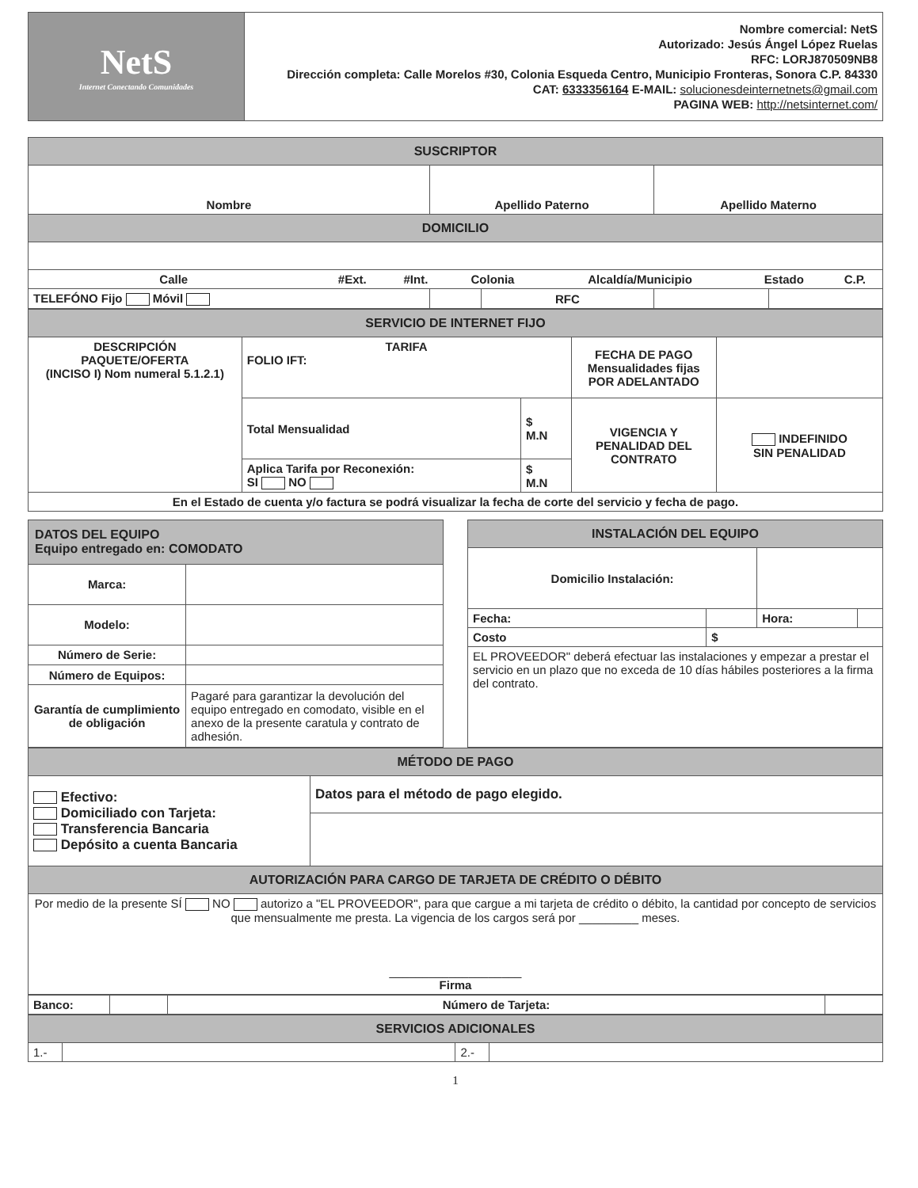| NetS Internet Conectando Comunidades | Nombre comercial: NetS Autorizado: Jesús Ángel López Ruelas RFC: LORJ870509NB8 Dirección completa: Calle Morelos #30, Colonia Esqueda Centro, Municipio Fronteras, Sonora C.P. 84330 CAT: 6333356164 E-MAIL: solucionesdeinternetnets@gmail.com PAGINA WEB: http://netsinternet.com/ |
| SUSCRIPTOR | | | | |
| Nombre | Apellido Paterno | | Apellido Materno | |
| DOMICILIO | | | | |
| / Calle / #Ext. / #Int. / Colonia / Alcaldía/Municipio / Estado / C.P. / | | | | |
| TELEFÓNO Fijo Móvil | | RFC | | |
| SERVICIO DE INTERNET FIJO | | | | |
| DESCRIPCIÓN PAQUETE/OFERTA (INCISO I) Nom numeral 5.1.2.1) | TARIFA FOLIO IFT: | | FECHA DE PAGO Mensualidades fijas POR ADELANTADO | |
| | Total Mensualidad | $ M.N | VIGENCIA Y PENALIDAD DEL CONTRATO | INDEFINIDO SIN PENALIDAD |
| | Aplica Tarifa por Reconexión: SI NO | $ M.N | | |
| En el Estado de cuenta y/o factura se podrá visualizar la fecha de corte del servicio y fecha de pago. | | | | |
| DATOS DEL EQUIPO Equipo entregado en: COMODATO | |
| Marca: | |
| Modelo: | |
| Número de Serie: | |
| Número de Equipos: | |
| Garantía de cumplimiento de obligación | Pagaré para garantizar la devolución del equipo entregado en comodato, visible en el anexo de la presente caratula y contrato de adhesión. |
| INSTALACIÓN DEL EQUIPO | | | |
| Domicilio Instalación: | | | |
| Fecha: | | Hora: | |
| Costo | $ | | |
| EL PROVEEDOR" deberá efectuar las instalaciones y empezar a prestar el servicio en un plazo que no exceda de 10 días hábiles posteriores a la firma del contrato. | | | |
| MÉTODO DE PAGO | |
| Efectivo: Domiciliado con Tarjeta: Transferencia Bancaria Depósito a cuenta Bancaria | Datos para el método de pago elegido. |
| AUTORIZACIÓN PARA CARGO DE TARJETA DE CRÉDITO O DÉBITO | |
| Por medio de la presente SÍ NO autorizo a "EL PROVEEDOR", para que cargue a mi tarjeta de crédito o débito, la cantidad por concepto de servicios que mensualmente me presta. La vigencia de los cargos será por _________ meses. ____________________ Firma | |
| Banco: | | Número de Tarjeta: | |
| SERVICIOS ADICIONALES | | | |
| 1.- | | 2.- | |
1